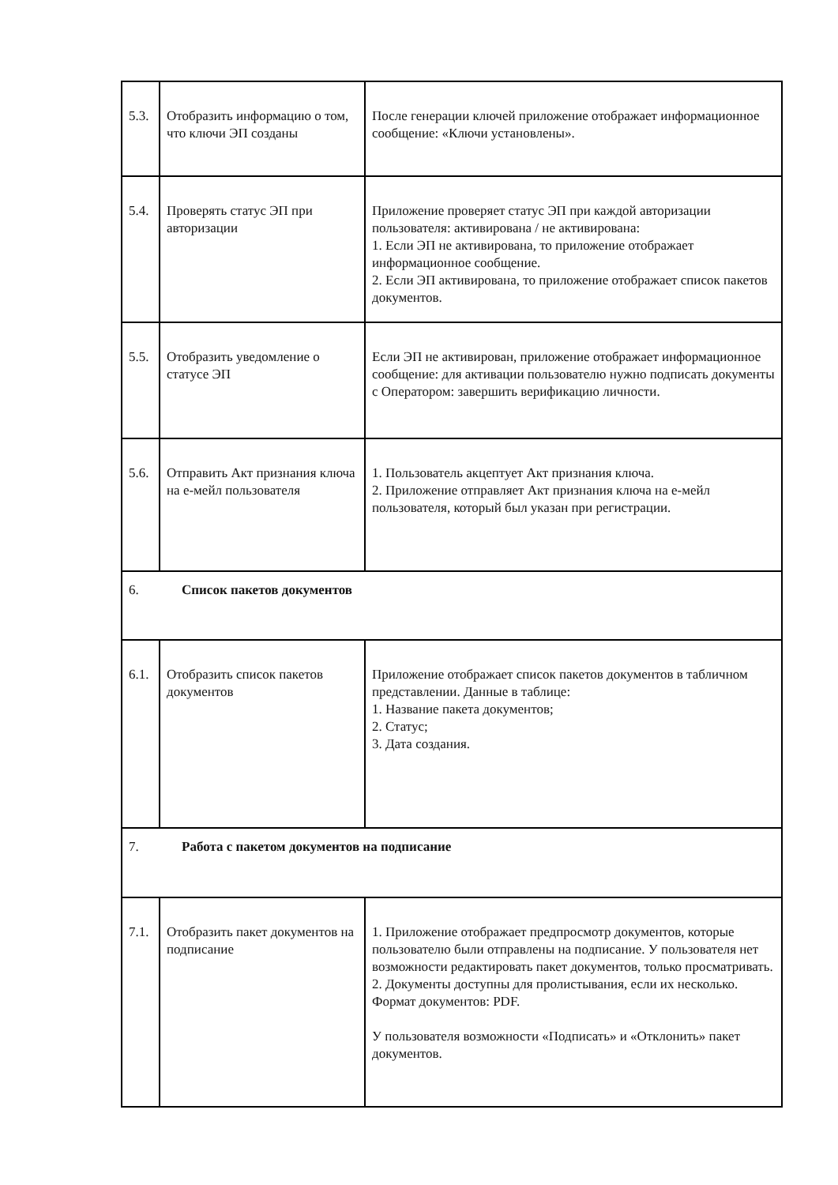| 5.3. | Отобразить информацию о том, что ключи ЭП созданы | После генерации ключей приложение отображает информационное сообщение: «Ключи установлены». |
| 5.4. | Проверять статус ЭП при авторизации | Приложение проверяет статус ЭП при каждой авторизации пользователя: активирована / не активирована: 1. Если ЭП не активирована, то приложение отображает информационное сообщение. 2. Если ЭП активирована, то приложение отображает список пакетов документов. |
| 5.5. | Отобразить уведомление о статусе ЭП | Если ЭП не активирован, приложение отображает информационное сообщение: для активации пользователю нужно подписать документы с Оператором: завершить верификацию личности. |
| 5.6. | Отправить Акт признания ключа на е-мейл пользователя | 1. Пользователь акцептует Акт признания ключа. 2. Приложение отправляет Акт признания ключа на е-мейл пользователя, который был указан при регистрации. |
| 6. Список пакетов документов | | |
| 6.1. | Отобразить список пакетов документов | Приложение отображает список пакетов документов в табличном представлении. Данные в таблице: 1. Название пакета документов; 2. Статус; 3. Дата создания. |
| 7. Работа с пакетом документов на подписание | | |
| 7.1. | Отобразить пакет документов на подписание | 1. Приложение отображает предпросмотр документов, которые пользователю были отправлены на подписание. У пользователя нет возможности редактировать пакет документов, только просматривать. 2. Документы доступны для пролистывания, если их несколько. Формат документов: PDF. У пользователя возможности «Подписать» и «Отклонить» пакет документов. |